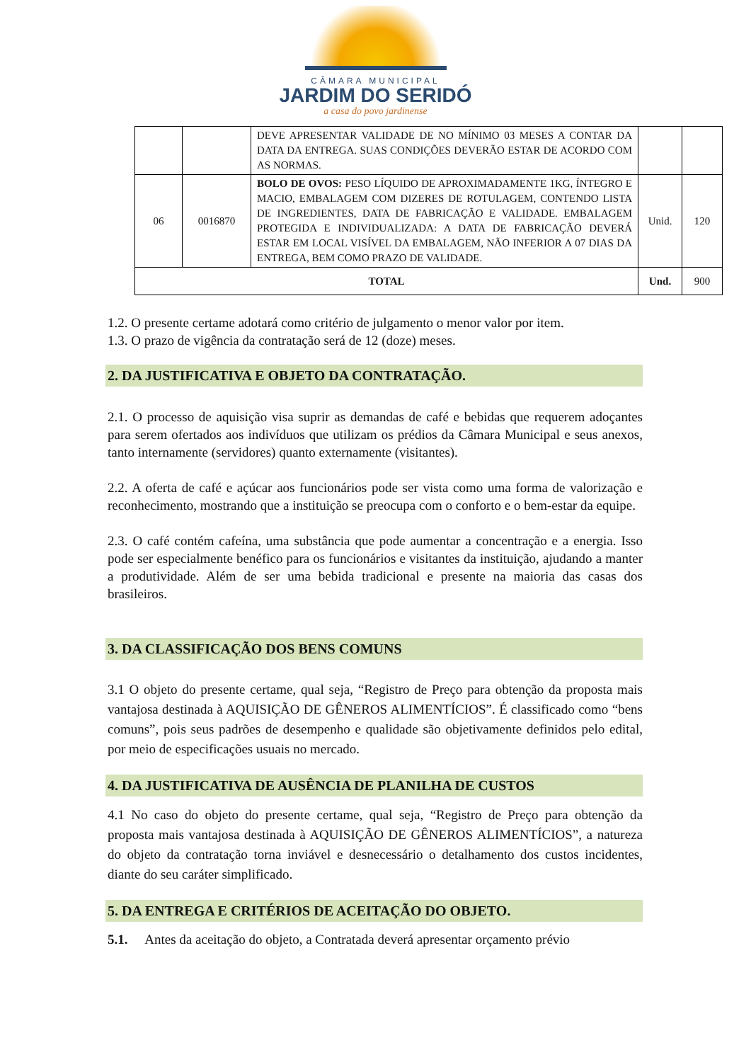CÂMARA MUNICIPAL
JARDIM DO SERIDÓ
a casa do povo jardinense
| | | DEVE APRESENTAR VALIDADE DE NO MÍNIMO 03 MESES A CONTAR DA DATA DA ENTREGA. SUAS CONDIÇÕES DEVERÃO ESTAR DE ACORDO COM AS NORMAS. | | |
| 06 | 0016870 | BOLO DE OVOS: PESO LÍQUIDO DE APROXIMADAMENTE 1KG, ÍNTEGRO E MACIO, EMBALAGEM COM DIZERES DE ROTULAGEM, CONTENDO LISTA DE INGREDIENTES, DATA DE FABRICAÇÃO E VALIDADE. EMBALAGEM PROTEGIDA E INDIVIDUALIZADA: A DATA DE FABRICAÇÃO DEVERÁ ESTAR EM LOCAL VISÍVEL DA EMBALAGEM, NÃO INFERIOR A 07 DIAS DA ENTREGA, BEM COMO PRAZO DE VALIDADE. | Unid. | 120 |
| TOTAL | | | Und. | 900 |
1.2. O presente certame adotará como critério de julgamento o menor valor por item.
1.3. O prazo de vigência da contratação será de 12 (doze) meses.
2. DA JUSTIFICATIVA E OBJETO DA CONTRATAÇÃO.
2.1. O processo de aquisição visa suprir as demandas de café e bebidas que requerem adoçantes para serem ofertados aos indivíduos que utilizam os prédios da Câmara Municipal e seus anexos, tanto internamente (servidores) quanto externamente (visitantes).
2.2. A oferta de café e açúcar aos funcionários pode ser vista como uma forma de valorização e reconhecimento, mostrando que a instituição se preocupa com o conforto e o bem-estar da equipe.
2.3. O café contém cafeína, uma substância que pode aumentar a concentração e a energia. Isso pode ser especialmente benéfico para os funcionários e visitantes da instituição, ajudando a manter a produtividade. Além de ser uma bebida tradicional e presente na maioria das casas dos brasileiros.
3. DA CLASSIFICAÇÃO DOS BENS COMUNS
3.1 O objeto do presente certame, qual seja, “Registro de Preço para obtenção da proposta mais vantajosa destinada à AQUISIÇÃO DE GÊNEROS ALIMENTÍCIOS”. É classificado como “bens comuns”, pois seus padrões de desempenho e qualidade são objetivamente definidos pelo edital, por meio de especificações usuais no mercado.
4. DA JUSTIFICATIVA DE AUSÊNCIA DE PLANILHA DE CUSTOS
4.1 No caso do objeto do presente certame, qual seja, “Registro de Preço para obtenção da proposta mais vantajosa destinada à AQUISIÇÃO DE GÊNEROS ALIMENTÍCIOS”, a natureza do objeto da contratação torna inviável e desnecessário o detalhamento dos custos incidentes, diante do seu caráter simplificado.
5. DA ENTREGA E CRITÉRIOS DE ACEITAÇÃO DO OBJETO.
5.1. Antes da aceitação do objeto, a Contratada deverá apresentar orçamento prévio